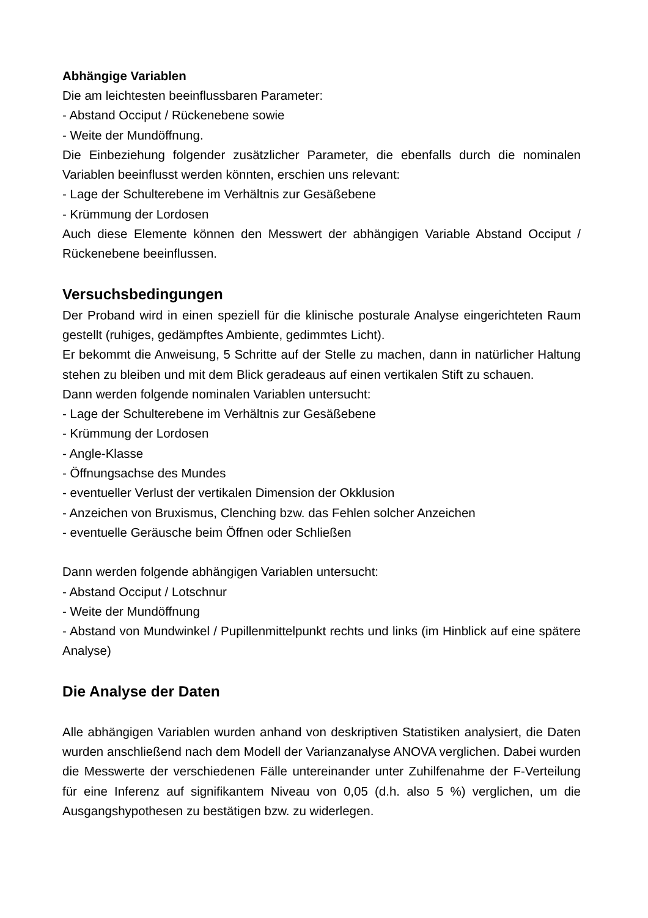Abhängige Variablen
Die am leichtesten beeinflussbaren Parameter:
- Abstand Occiput / Rückenebene sowie
- Weite der Mundöffnung.
Die Einbeziehung folgender zusätzlicher Parameter, die ebenfalls durch die nominalen Variablen beeinflusst werden könnten, erschien uns relevant:
- Lage der Schulterebene im Verhältnis zur Gesäßebene
- Krümmung der Lordosen
Auch diese Elemente können den Messwert der abhängigen Variable Abstand Occiput / Rückenebene beeinflussen.
Versuchsbedingungen
Der Proband wird in einen speziell für die klinische posturale Analyse eingerichteten Raum gestellt (ruhiges, gedämpftes Ambiente, gedimmtes Licht).
Er bekommt die Anweisung, 5 Schritte auf der Stelle zu machen, dann in natürlicher Haltung stehen zu bleiben und mit dem Blick geradeaus auf einen vertikalen Stift zu schauen.
Dann werden folgende nominalen Variablen untersucht:
- Lage der Schulterebene im Verhältnis zur Gesäßebene
- Krümmung der Lordosen
- Angle-Klasse
- Öffnungsachse des Mundes
- eventueller Verlust der vertikalen Dimension der Okklusion
- Anzeichen von Bruxismus, Clenching bzw. das Fehlen solcher Anzeichen
- eventuelle Geräusche beim Öffnen oder Schließen
Dann werden folgende abhängigen Variablen untersucht:
- Abstand Occiput / Lotschnur
- Weite der Mundöffnung
- Abstand von Mundwinkel / Pupillenmittelpunkt rechts und links (im Hinblick auf eine spätere Analyse)
Die Analyse der Daten
Alle abhängigen Variablen wurden anhand von deskriptiven Statistiken analysiert, die Daten wurden anschließend nach dem Modell der Varianzanalyse ANOVA verglichen. Dabei wurden die Messwerte der verschiedenen Fälle untereinander unter Zuhilfenahme der F-Verteilung für eine Inferenz auf signifikantem Niveau von 0,05 (d.h. also 5 %) verglichen, um die Ausgangshypothesen zu bestätigen bzw. zu widerlegen.